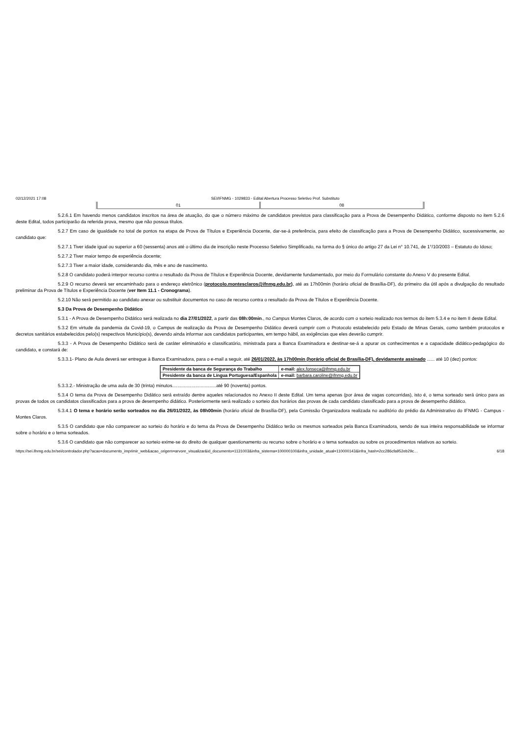02/12/2021 17:08 SEI/IFNMG - 1029833 - Edital Abertura Processo Seletivo Prof. Substituto
| 01 | 08 |
5.2.6.1 Em havendo menos candidatos inscritos na área de atuação, do que o número máximo de candidatos previstos para classificação para a Prova de Desempenho Didático, conforme disposto no item 5.2.6 deste Edital, todos participarão da referida prova, mesmo que não possua títulos.
5.2.7 Em caso de igualdade no total de pontos na etapa de Prova de Títulos e Experiência Docente, dar-se-á preferência, para efeito de classificação para a Prova de Desempenho Didático, sucessivamente, ao candidato que:
5.2.7.1 Tiver idade igual ou superior a 60 (sessenta) anos até o último dia de inscrição neste Processo Seletivo Simplificado, na forma do § único do artigo 27 da Lei n° 10.741, de 1°/10/2003 – Estatuto do Idoso;
5.2.7.2 Tiver maior tempo de experiência docente;
5.2.7.3 Tiver a maior idade, considerando dia, mês e ano de nascimento.
5.2.8 O candidato poderá interpor recurso contra o resultado da Prova de Títulos e Experiência Docente, devidamente fundamentado, por meio do Formulário constante do Anexo V do presente Edital.
5.2.9 O recurso deverá ser encaminhado para o endereço eletrônico (protocolo.montesclaros@ifnmg.edu.br), até as 17h00min (horário oficial de Brasília-DF), do primeiro dia útil após a divulgação do resultado preliminar da Prova de Títulos e Experiência Docente (ver Item 11.1 - Cronograma).
5.2.10 Não será permitido ao candidato anexar ou substituir documentos no caso de recurso contra o resultado da Prova de Títulos e Experiência Docente.
5.3 Da Prova de Desempenho Didático
5.3.1 - A Prova de Desempenho Didático será realizada no dia 27/01/2022, a partir das 08h:00min., no Campus Montes Claros, de acordo com o sorteio realizado nos termos do item 5.3.4 e no item II deste Edital.
5.3.2 Em virtude da pandemia da Covid-19, o Campus de realização da Prova de Desempenho Didático deverá cumprir com o Protocolo estabelecido pelo Estado de Minas Gerais, como também protocolos e decretos sanitários estabelecidos pelo(s) respectivos Município(s), devendo ainda informar aos candidatos participantes, em tempo hábil, as exigências que eles deverão cumprir.
5.3.3 - A Prova de Desempenho Didático será de caráter eliminatório e classificatório, ministrada para a Banca Examinadora e destinar-se-á a apurar os conhecimentos e a capacidade didático-pedagógico do candidato, e constará de:
5.3.3.1- Plano de Aula deverá ser entregue à Banca Examinadora, para o e-mail a seguir, até 26/01/2022, às 17h00min (horário oficial de Brasília-DF), devidamente assinado ...... até 10 (dez) pontos:
| Presidente da banca de Segurança do Trabalho | e-mail: alex.fonseca@ifnmg.edu.br |
| Presidente da banca de Língua Portuguesa/Espanhola | e-mail: barbara.caroline@ifnmg.edu.br |
5.3.3.2.- Ministração de uma aula de 30 (trinta) minutos..................................até 90 (noventa) pontos.
5.3.4 O tema da Prova de Desempenho Didático será extraído dentre aqueles relacionados no Anexo II deste Edital. Um tema apenas (por área de vagas concorridas), isto é, o tema sorteado será único para as provas de todos os candidatos classificados para a prova de desempenho didático. Posteriormente será realizado o sorteio dos horários das provas de cada candidato classificado para a prova de desempenho didático.
5.3.4.1 O tema e horário serão sorteados no dia 26/01/2022, às 08h00min (horário oficial de Brasília-DF), pela Comissão Organizadora realizada no auditório do prédio da Administrativo do IFNMG - Campus - Montes Claros.
5.3.5 O candidato que não comparecer ao sorteio do horário e do tema da Prova de Desempenho Didático terão os mesmos sorteados pela Banca Examinadora, sendo de sua inteira responsabilidade se informar sobre o horário e o tema sorteados.
5.3.6 O candidato que não comparecer ao sorteio exime-se do direito de qualquer questionamento ou recurso sobre o horário e o tema sorteados ou sobre os procedimentos relativos ao sorteio.
https://sei.ifnmg.edu.br/sei/controlador.php?acao=documento_imprimir_web&acao_origem=arvore_visualizar&id_documento=1131003&infra_sistema=100000100&infra_unidade_atual=110000143&infra_hash=2cc286cfa952eb29c… 6/18